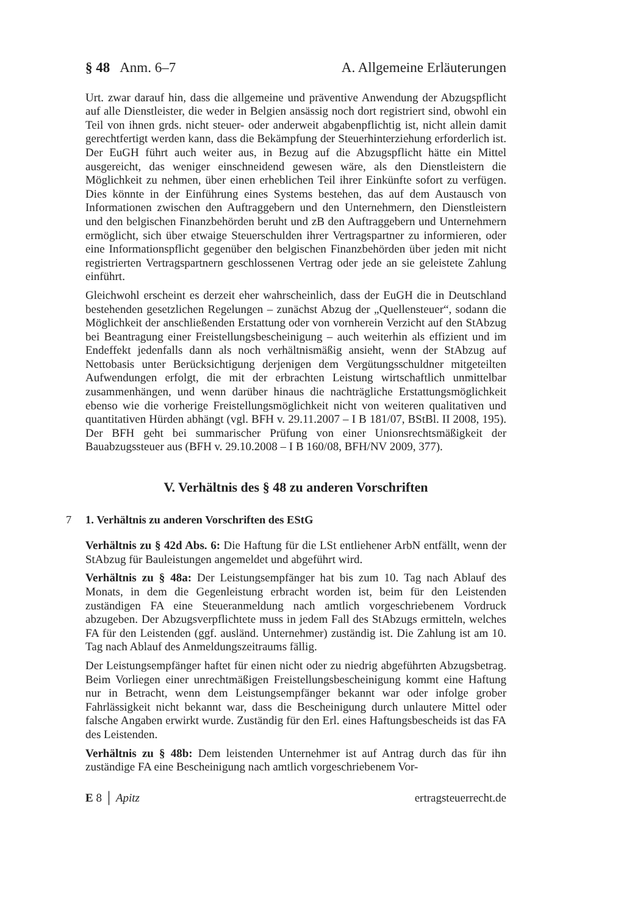§ 48 Anm. 6–7 A. Allgemeine Erläuterungen
Urt. zwar darauf hin, dass die allgemeine und präventive Anwendung der Abzugspflicht auf alle Dienstleister, die weder in Belgien ansässig noch dort registriert sind, obwohl ein Teil von ihnen grds. nicht steuer- oder anderweit abgabenpflichtig ist, nicht allein damit gerechtfertigt werden kann, dass die Bekämpfung der Steuerhinterziehung erforderlich ist. Der EuGH führt auch weiter aus, in Bezug auf die Abzugspflicht hätte ein Mittel ausgereicht, das weniger einschneidend gewesen wäre, als den Dienstleistern die Möglichkeit zu nehmen, über einen erheblichen Teil ihrer Einkünfte sofort zu verfügen. Dies könnte in der Einführung eines Systems bestehen, das auf dem Austausch von Informationen zwischen den Auftraggebern und den Unternehmern, den Dienstleistern und den belgischen Finanzbehörden beruht und zB den Auftraggebern und Unternehmern ermöglicht, sich über etwaige Steuerschulden ihrer Vertragspartner zu informieren, oder eine Informationspflicht gegenüber den belgischen Finanzbehörden über jeden mit nicht registrierten Vertragspartnern geschlossenen Vertrag oder jede an sie geleistete Zahlung einführt.
Gleichwohl erscheint es derzeit eher wahrscheinlich, dass der EuGH die in Deutschland bestehenden gesetzlichen Regelungen – zunächst Abzug der „Quellensteuer“, sodann die Möglichkeit der anschließenden Erstattung oder von vornherein Verzicht auf den StAbzug bei Beantragung einer Freistellungsbescheinigung – auch weiterhin als effizient und im Endeffekt jedenfalls dann als noch verhältnismäßig ansieht, wenn der StAbzug auf Nettobasis unter Berücksichtigung derjenigen dem Vergütungsschuldner mitgeteilten Aufwendungen erfolgt, die mit der erbrachten Leistung wirtschaftlich unmittelbar zusammenhängen, und wenn darüber hinaus die nachträgliche Erstattungsmöglichkeit ebenso wie die vorherige Freistellungsmöglichkeit nicht von weiteren qualitativen und quantitativen Hürden abhängt (vgl. BFH v. 29.11.2007 – I B 181/07, BStBl. II 2008, 195). Der BFH geht bei summarischer Prüfung von einer Unionsrechtsmäßigkeit der Bauabzugssteuer aus (BFH v. 29.10.2008 – I B 160/08, BFH/NV 2009, 377).
V. Verhältnis des § 48 zu anderen Vorschriften
7 1. Verhältnis zu anderen Vorschriften des EStG
Verhältnis zu § 42d Abs. 6: Die Haftung für die LSt entliehener ArbN entfällt, wenn der StAbzug für Bauleistungen angemeldet und abgeführt wird.
Verhältnis zu § 48a: Der Leistungsempfänger hat bis zum 10. Tag nach Ablauf des Monats, in dem die Gegenleistung erbracht worden ist, beim für den Leistenden zuständigen FA eine Steueranmeldung nach amtlich vorgeschriebenem Vordruck abzugeben. Der Abzugsverpflichtete muss in jedem Fall des StAbzugs ermitteln, welches FA für den Leistenden (ggf. ausländ. Unternehmer) zuständig ist. Die Zahlung ist am 10. Tag nach Ablauf des Anmeldungszeitraums fällig.
Der Leistungsempfänger haftet für einen nicht oder zu niedrig abgeführten Abzugsbetrag. Beim Vorliegen einer unrechtmäßigen Freistellungsbescheinigung kommt eine Haftung nur in Betracht, wenn dem Leistungsempfänger bekannt war oder infolge grober Fahrlässigkeit nicht bekannt war, dass die Bescheinigung durch unlautere Mittel oder falsche Angaben erwirkt wurde. Zuständig für den Erl. eines Haftungsbescheids ist das FA des Leistenden.
Verhältnis zu § 48b: Dem leistenden Unternehmer ist auf Antrag durch das für ihn zuständige FA eine Bescheinigung nach amtlich vorgeschriebenem Vor-
E 8 │ Apitz ertragsteuerrecht.de